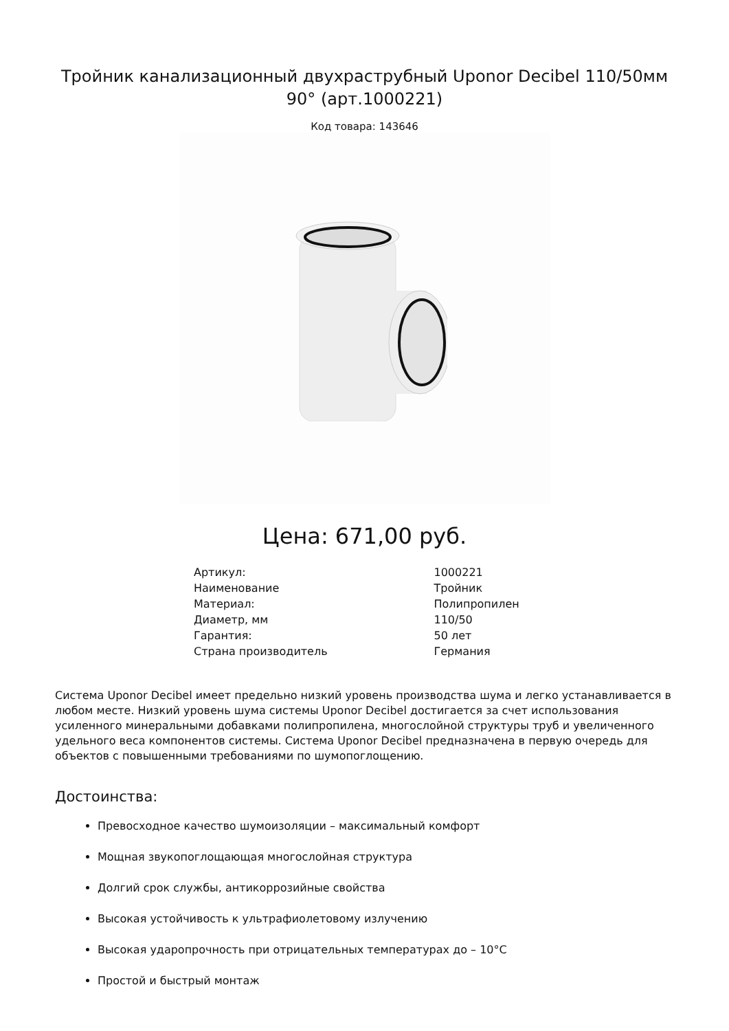Тройник канализационный двухраструбный Uponor Decibel 110/50мм 90° (арт.1000221)
Код товара: 143646
Цена: 671,00 руб.
| Артикул: | 1000221 |
| Наименование | Тройник |
| Материал: | Полипропилен |
| Диаметр, мм | 110/50 |
| Гарантия: | 50 лет |
| Страна производитель | Германия |
Система Uponor Decibel имеет предельно низкий уровень производства шума и легко устанавливается в любом месте. Низкий уровень шума системы Uponor Decibel достигается за счет использования усиленного минеральными добавками полипропилена, многослойной структуры труб и увеличенного удельного веса компонентов системы. Система Uponor Decibel предназначена в первую очередь для объектов с повышенными требованиями по шумопоглощению.
Достоинства:
Превосходное качество шумоизоляции – максимальный комфорт
Мощная звукопоглощающая многослойная структура
Долгий срок службы, антикоррозийные свойства
Высокая устойчивость к ультрафиолетовому излучению
Высокая ударопрочность при отрицательных температурах до – 10°C
Простой и быстрый монтаж